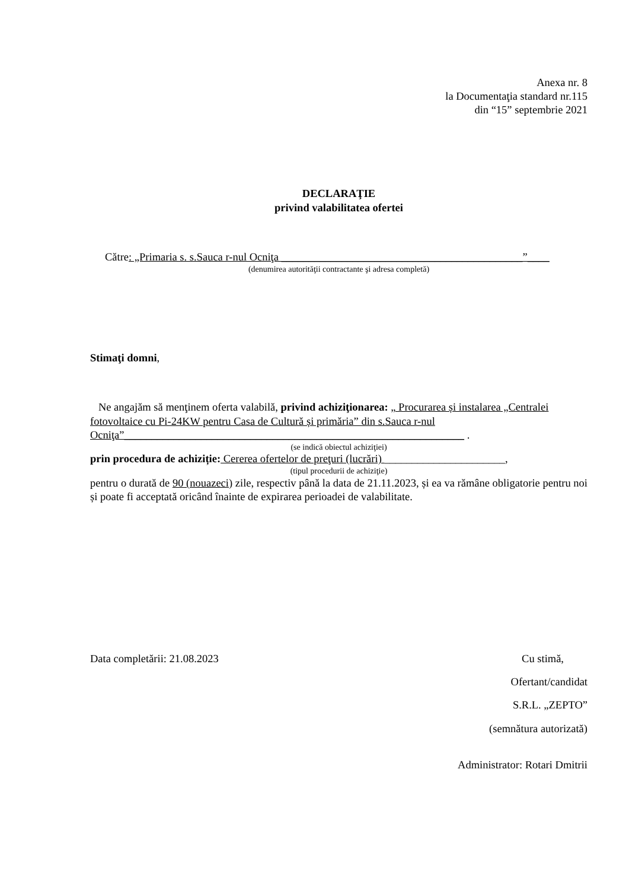Anexa nr. 8
la Documentaţia standard nr.115
din “15” septembrie 2021
DECLARAŢIE
privind valabilitatea ofertei
Către: „Primaria s. s.Sauca r-nul Ocniţa ____________________________________________”____
(denumirea autorităţii contractante şi adresa completă)
Stimaţi domni,
Ne angajăm să menţinem oferta valabilă, privind achiziţionarea: „ Procurarea și instalarea „Centralei fotovoltaice cu Pi-24KW pentru Casa de Cultură și primăria” din s.Sauca r-nul Ocniţa”______________________________________________________________ .
(se indică obiectul achiziţiei)
prin procedura de achiziție: Cererea ofertelor de preţuri (lucrări) ______________________,
(tipul procedurii de achiziţie)
pentru o durată de 90 (nouazeci) zile, respectiv până la data de 21.11.2023, și ea va rămâne obligatorie pentru noi și poate fi acceptată oricând înainte de expirarea perioadei de valabilitate.
Data completării: 21.08.2023 Cu stimă,
Ofertant/candidat
S.R.L. „ZEPTO”
(semnătura autorizată)
Administrator: Rotari Dmitrii